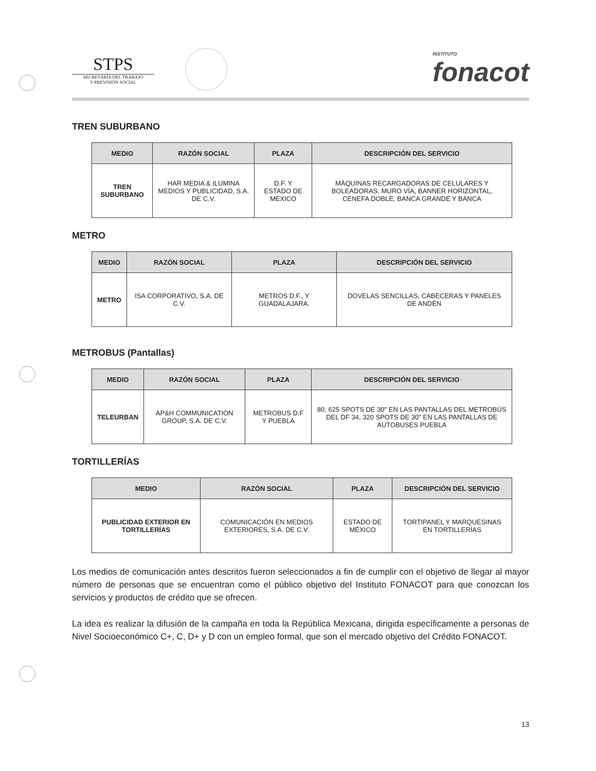STPS
SECRETARÍA DEL TRABAJO
Y PREVISIÓN SOCIAL
INSTITUTO
fonacot
TREN SUBURBANO
| MEDIO | RAZÓN SOCIAL | PLAZA | DESCRIPCIÓN DEL SERVICIO |
| --- | --- | --- | --- |
| TREN SUBURBANO | HAR MEDIA & ILUMINA MEDIOS Y PUBLICIDAD, S.A. DE C.V. | D.F. Y ESTADO DE MÉXICO | MÁQUINAS RECARGADORAS DE CELULARES Y BOLEADORAS, MURO VÍA, BANNER HORIZONTAL, CENEFA DOBLE, BANCA GRANDE Y BANCA |
METRO
| MEDIO | RAZÓN SOCIAL | PLAZA | DESCRIPCIÓN DEL SERVICIO |
| --- | --- | --- | --- |
| METRO | ISA CORPORATIVO, S.A. DE C.V. | METROS D.F., Y GUADALAJARA. | DOVELAS SENCILLAS, CABECERAS Y PANELES DE ANDÉN |
METROBUS (Pantallas)
| MEDIO | RAZÓN SOCIAL | PLAZA | DESCRIPCIÓN DEL SERVICIO |
| --- | --- | --- | --- |
| TELEURBAN | AP&H COMMUNICATION GROUP, S.A. DE C.V. | METROBUS D.F Y PUEBLA | 80, 625 SPOTS DE 30" EN LAS PANTALLAS DEL METROBÚS DEL DF 34, 320 SPOTS DE 30" EN LAS PANTALLAS DE AUTOBUSES PUEBLA |
TORTILLERÍAS
| MEDIO | RAZÓN SOCIAL | PLAZA | DESCRIPCIÓN DEL SERVICIO |
| --- | --- | --- | --- |
| PUBLICIDAD EXTERIOR EN TORTILLERÍAS | COMUNICACIÓN EN MEDIOS EXTERIORES, S.A. DE C.V. | ESTADO DE MÉXICO | TORTIPANEL Y MARQUESINAS EN TORTILLERÍAS |
Los medios de comunicación antes descritos fueron seleccionados a fin de cumplir con el objetivo de llegar al mayor número de personas que se encuentran como el público objetivo del Instituto FONACOT para que conozcan los servicios y productos de crédito que se ofrecen.
La idea es realizar la difusión de la campaña en toda la República Mexicana, dirigida específicamente a personas de Nivel Socioeconómico C+, C, D+ y D con un empleo formal, que son el mercado objetivo del Crédito FONACOT.
13